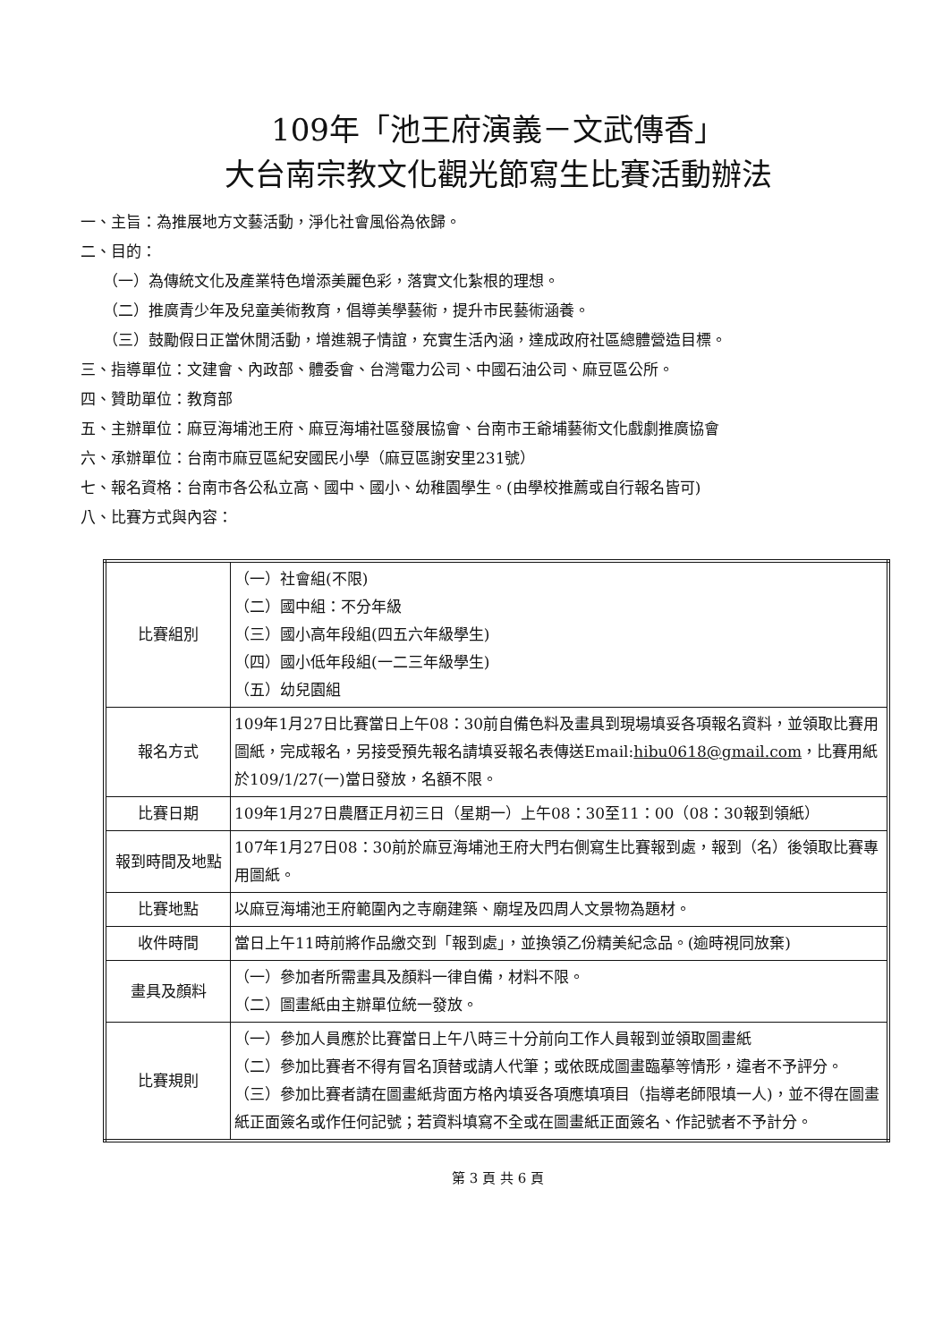109年「池王府演義－文武傳香」
大台南宗教文化觀光節寫生比賽活動辦法
一、主旨：為推展地方文藝活動，淨化社會風俗為依歸。
二、目的：
（一）為傳統文化及產業特色增添美麗色彩，落實文化紮根的理想。
（二）推廣青少年及兒童美術教育，倡導美學藝術，提升市民藝術涵養。
（三）鼓勵假日正當休閒活動，增進親子情誼，充實生活內涵，達成政府社區總體營造目標。
三、指導單位：文建會、內政部、體委會、台灣電力公司、中國石油公司、麻豆區公所。
四、贊助單位：教育部
五、主辦單位：麻豆海埔池王府、麻豆海埔社區發展協會、台南市王爺埔藝術文化戲劇推廣協會
六、承辦單位：台南市麻豆區紀安國民小學（麻豆區謝安里231號）
七、報名資格：台南市各公私立高、國中、國小、幼稚園學生。(由學校推薦或自行報名皆可)
八、比賽方式與內容：
| 比賽組別 | （一）社會組(不限) （二）國中組：不分年級 （三）國小高年段組(四五六年級學生) （四）國小低年段組(一二三年級學生) （五）幼兒園組 |
| 報名方式 | 109年1月27日比賽當日上午08：30前自備色料及畫具到現場填妥各項報名資料，並領取比賽用圖紙，完成報名，另接受預先報名請填妥報名表傳送Email: hibu0618@gmail.com ，比賽用紙於109/1/27(一)當日發放，名額不限。 |
| 比賽日期 | 109年1月27日農曆正月初三日（星期一）上午08：30至11：00（08：30報到領紙） |
| 報到時間及地點 | 107年1月27日08：30前於麻豆海埔池王府大門右側寫生比賽報到處，報到（名）後領取比賽專用圖紙。 |
| 比賽地點 | 以麻豆海埔池王府範圍內之寺廟建築、廟埕及四周人文景物為題材。 |
| 收件時間 | 當日上午11時前將作品繳交到「報到處」，並換領乙份精美紀念品。(逾時視同放棄) |
| 畫具及顏料 | （一）參加者所需畫具及顏料一律自備，材料不限。 （二）圖畫紙由主辦單位統一發放。 |
| 比賽規則 | （一）參加人員應於比賽當日上午八時三十分前向工作人員報到並領取圖畫紙 （二）參加比賽者不得有冒名頂替或請人代筆；或依既成圖畫臨摹等情形，違者不予評分。 （三）參加比賽者請在圖畫紙背面方格內填妥各項應填項目（指導老師限填一人)，並不得在圖畫紙正面簽名或作任何記號；若資料填寫不全或在圖畫紙正面簽名、作記號者不予計分。 |
第 3 頁 共 6 頁